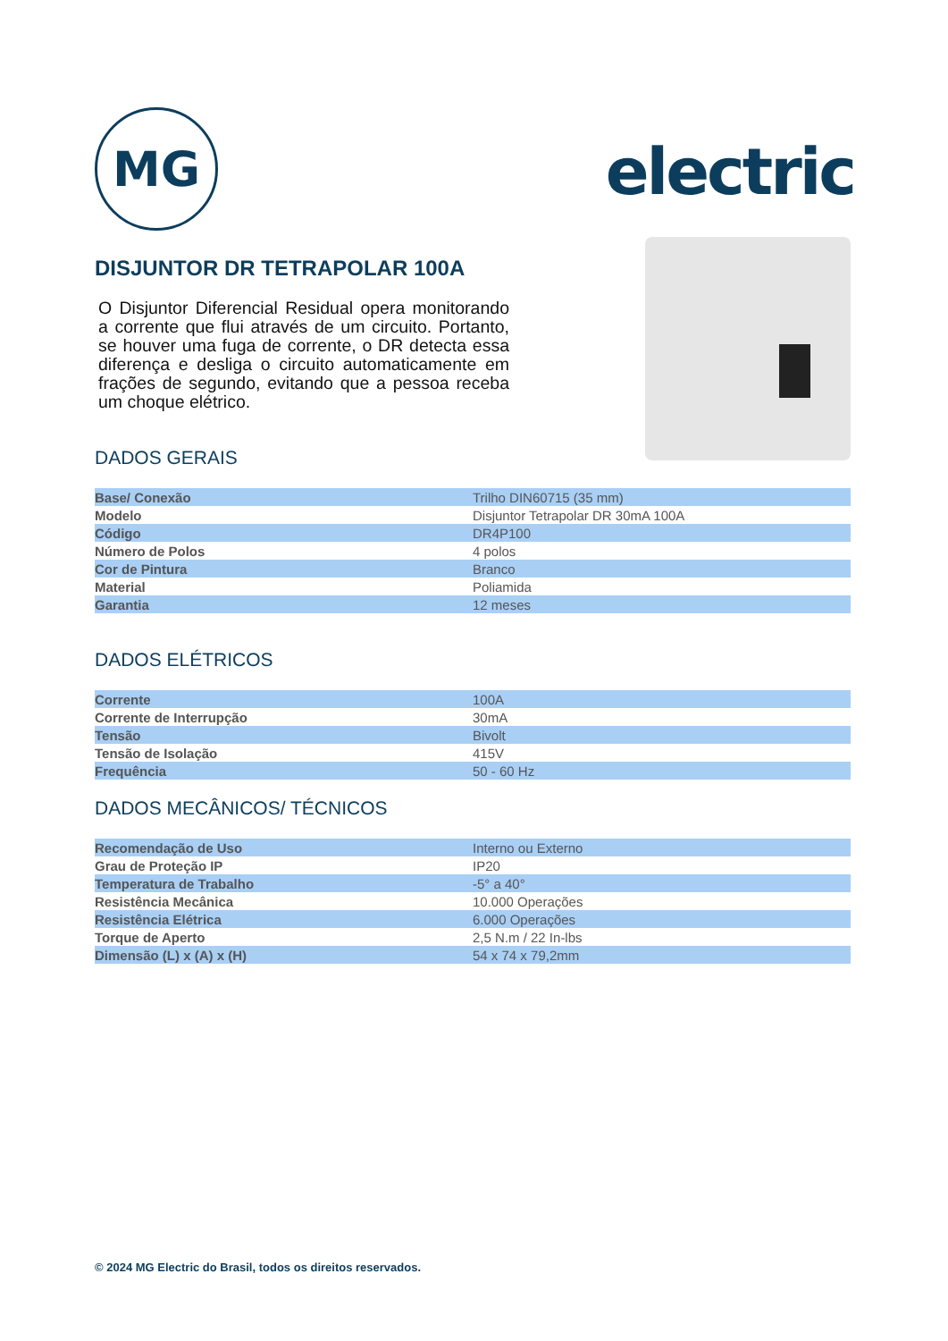MG
electric
DISJUNTOR DR TETRAPOLAR 100A
O Disjuntor Diferencial Residual opera monitorando a corrente que flui através de um circuito. Portanto, se houver uma fuga de corrente, o DR detecta essa diferença e desliga o circuito automaticamente em frações de segundo, evitando que a pessoa receba um choque elétrico.
DADOS GERAIS
| Base/ Conexão | Trilho DIN60715 (35 mm) |
| Modelo | Disjuntor Tetrapolar DR 30mA 100A |
| Código | DR4P100 |
| Número de Polos | 4 polos |
| Cor de Pintura | Branco |
| Material | Poliamida |
| Garantia | 12 meses |
DADOS ELÉTRICOS
| Corrente | 100A |
| Corrente de Interrupção | 30mA |
| Tensão | Bivolt |
| Tensão de Isolação | 415V |
| Frequência | 50 - 60 Hz |
DADOS MECÂNICOS/ TÉCNICOS
| Recomendação de Uso | Interno ou Externo |
| Grau de Proteção IP | IP20 |
| Temperatura de Trabalho | -5° a 40° |
| Resistência Mecânica | 10.000 Operações |
| Resistência Elétrica | 6.000 Operações |
| Torque de Aperto | 2,5 N.m / 22 In-lbs |
| Dimensão (L) x (A) x (H) | 54 x 74 x 79,2mm |
© 2024 MG Electric do Brasil, todos os direitos reservados.